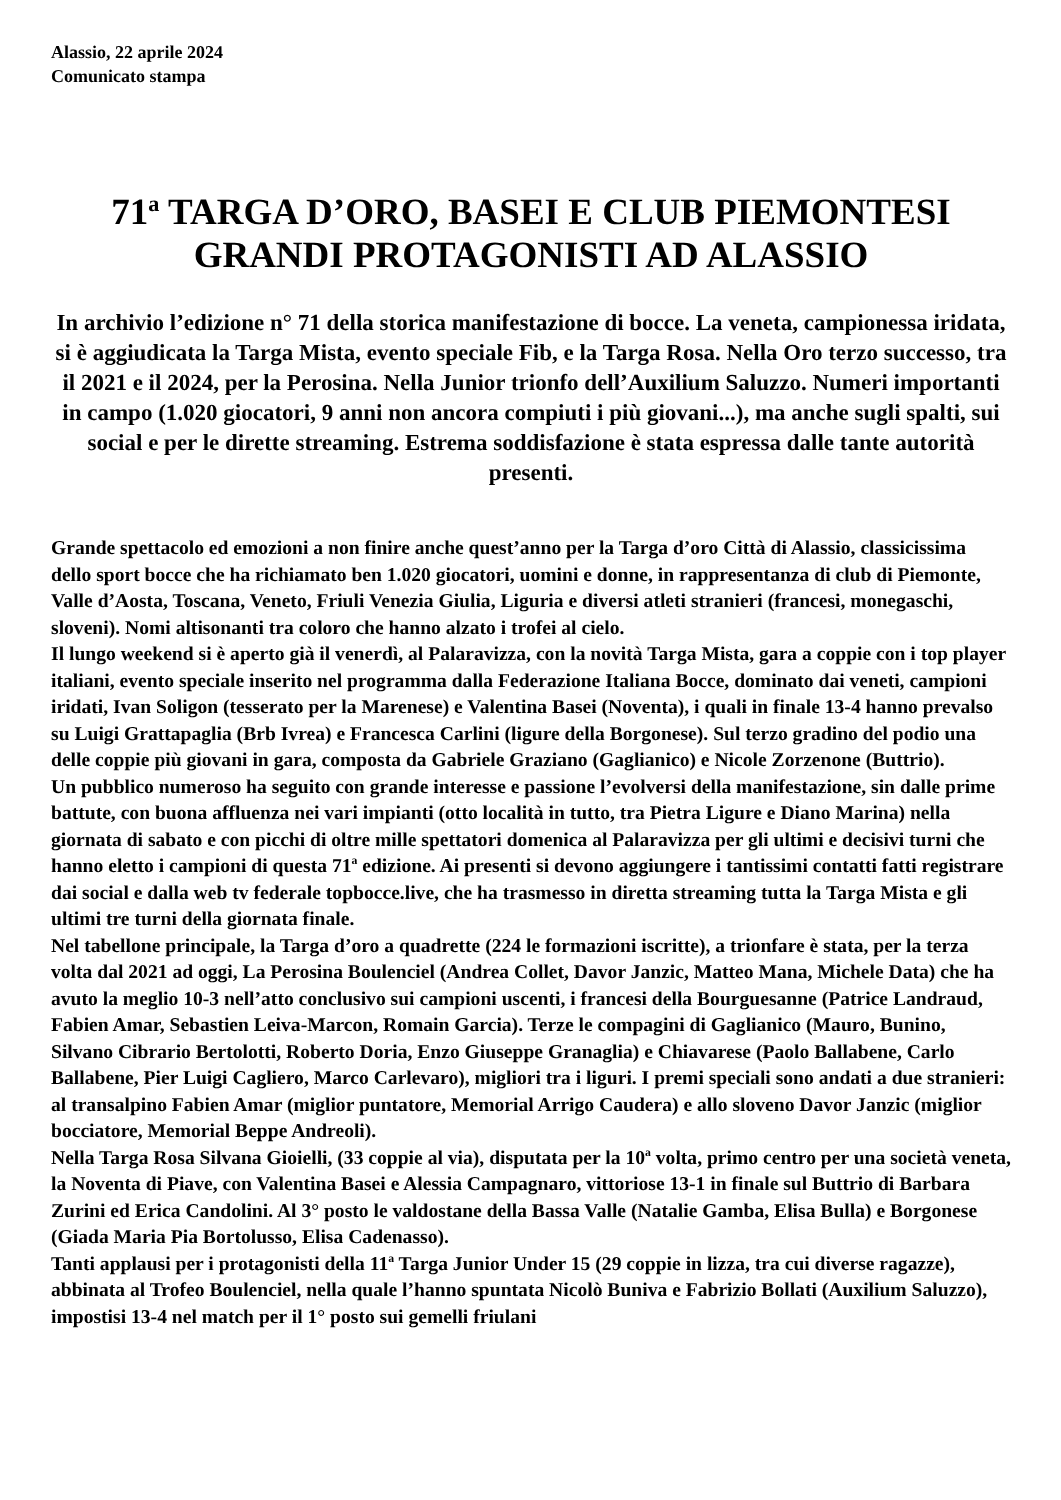Alassio, 22 aprile 2024
Comunicato stampa
71<sup>a</sup> TARGA D’ORO, BASEI E CLUB PIEMONTESI GRANDI PROTAGONISTI AD ALASSIO
In archivio l’edizione n° 71 della storica manifestazione di bocce. La veneta, campionessa iridata, si è aggiudicata la Targa Mista, evento speciale Fib, e la Targa Rosa. Nella Oro terzo successo, tra il 2021 e il 2024, per la Perosina. Nella Junior trionfo dell’Auxilium Saluzzo. Numeri importanti in campo (1.020 giocatori, 9 anni non ancora compiuti i più giovani...), ma anche sugli spalti, sui social e per le dirette streaming. Estrema soddisfazione è stata espressa dalle tante autorità presenti.
Grande spettacolo ed emozioni a non finire anche quest’anno per la Targa d’oro Città di Alassio, classicissima dello sport bocce che ha richiamato ben 1.020 giocatori, uomini e donne, in rappresentanza di club di Piemonte, Valle d’Aosta, Toscana, Veneto, Friuli Venezia Giulia, Liguria e diversi atleti stranieri (francesi, monegaschi, sloveni). Nomi altisonanti tra coloro che hanno alzato i trofei al cielo.
Il lungo weekend si è aperto già il venerdì, al Palaravizza, con la novità Targa Mista, gara a coppie con i top player italiani, evento speciale inserito nel programma dalla Federazione Italiana Bocce, dominato dai veneti, campioni iridati, Ivan Soligon (tesserato per la Marenese) e Valentina Basei (Noventa), i quali in finale 13-4 hanno prevalso su Luigi Grattapaglia (Brb Ivrea) e Francesca Carlini (ligure della Borgonese). Sul terzo gradino del podio una delle coppie più giovani in gara, composta da Gabriele Graziano (Gaglianico) e Nicole Zorzenone (Buttrio).
Un pubblico numeroso ha seguito con grande interesse e passione l’evolversi della manifestazione, sin dalle prime battute, con buona affluenza nei vari impianti (otto località in tutto, tra Pietra Ligure e Diano Marina) nella giornata di sabato e con picchi di oltre mille spettatori domenica al Palaravizza per gli ultimi e decisivi turni che hanno eletto i campioni di questa 71<sup>a</sup> edizione. Ai presenti si devono aggiungere i tantissimi contatti fatti registrare dai social e dalla web tv federale topbocce.live, che ha trasmesso in diretta streaming tutta la Targa Mista e gli ultimi tre turni della giornata finale.
Nel tabellone principale, la Targa d’oro a quadrette (224 le formazioni iscritte), a trionfare è stata, per la terza volta dal 2021 ad oggi, La Perosina Boulenciel (Andrea Collet, Davor Janzic, Matteo Mana, Michele Data) che ha avuto la meglio 10-3 nell’atto conclusivo sui campioni uscenti, i francesi della Bourguesanne (Patrice Landraud, Fabien Amar, Sebastien Leiva-Marcon, Romain Garcia). Terze le compagini di Gaglianico (Mauro, Bunino, Silvano Cibrario Bertolotti, Roberto Doria, Enzo Giuseppe Granaglia) e Chiavarese (Paolo Ballabene, Carlo Ballabene, Pier Luigi Cagliero, Marco Carlevaro), migliori tra i liguri. I premi speciali sono andati a due stranieri: al transalpino Fabien Amar (miglior puntatore, Memorial Arrigo Caudera) e allo sloveno Davor Janzic (miglior bocciatore, Memorial Beppe Andreoli).
Nella Targa Rosa Silvana Gioielli, (33 coppie al via), disputata per la 10<sup>a</sup> volta, primo centro per una società veneta, la Noventa di Piave, con Valentina Basei e Alessia Campagnaro, vittoriose 13-1 in finale sul Buttrio di Barbara Zurini ed Erica Candolini. Al 3° posto le valdostane della Bassa Valle (Natalie Gamba, Elisa Bulla) e Borgonese (Giada Maria Pia Bortolusso, Elisa Cadenasso).
Tanti applausi per i protagonisti della 11<sup>a</sup> Targa Junior Under 15 (29 coppie in lizza, tra cui diverse ragazze), abbinata al Trofeo Boulenciel, nella quale l’hanno spuntata Nicolò Buniva e Fabrizio Bollati (Auxilium Saluzzo), impostisi 13-4 nel match per il 1° posto sui gemelli friulani